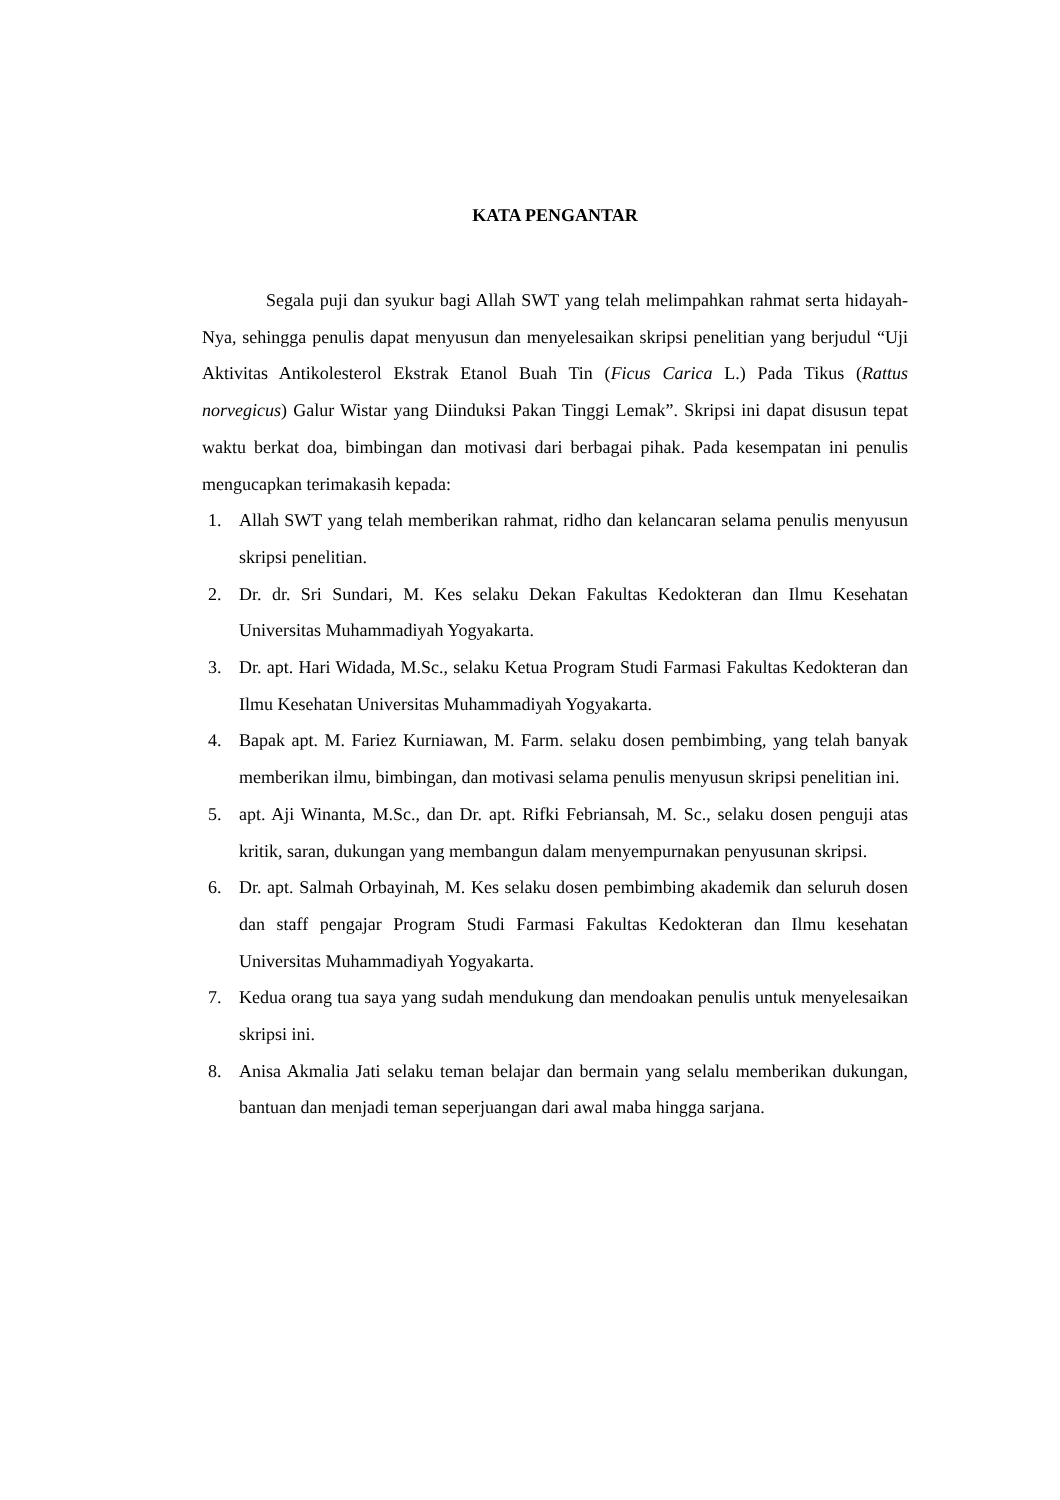KATA PENGANTAR
Segala puji dan syukur bagi Allah SWT yang telah melimpahkan rahmat serta hidayah-Nya, sehingga penulis dapat menyusun dan menyelesaikan skripsi penelitian yang berjudul “Uji Aktivitas Antikolesterol Ekstrak Etanol Buah Tin (Ficus Carica L.) Pada Tikus (Rattus norvegicus) Galur Wistar yang Diinduksi Pakan Tinggi Lemak”. Skripsi ini dapat disusun tepat waktu berkat doa, bimbingan dan motivasi dari berbagai pihak. Pada kesempatan ini penulis mengucapkan terimakasih kepada:
1. Allah SWT yang telah memberikan rahmat, ridho dan kelancaran selama penulis menyusun skripsi penelitian.
2. Dr. dr. Sri Sundari, M. Kes selaku Dekan Fakultas Kedokteran dan Ilmu Kesehatan Universitas Muhammadiyah Yogyakarta.
3. Dr. apt. Hari Widada, M.Sc., selaku Ketua Program Studi Farmasi Fakultas Kedokteran dan Ilmu Kesehatan Universitas Muhammadiyah Yogyakarta.
4. Bapak apt. M. Fariez Kurniawan, M. Farm. selaku dosen pembimbing, yang telah banyak memberikan ilmu, bimbingan, dan motivasi selama penulis menyusun skripsi penelitian ini.
5. apt. Aji Winanta, M.Sc., dan Dr. apt. Rifki Febriansah, M. Sc., selaku dosen penguji atas kritik, saran, dukungan yang membangun dalam menyempurnakan penyusunan skripsi.
6. Dr. apt. Salmah Orbayinah, M. Kes selaku dosen pembimbing akademik dan seluruh dosen dan staff pengajar Program Studi Farmasi Fakultas Kedokteran dan Ilmu kesehatan Universitas Muhammadiyah Yogyakarta.
7. Kedua orang tua saya yang sudah mendukung dan mendoakan penulis untuk menyelesaikan skripsi ini.
8. Anisa Akmalia Jati selaku teman belajar dan bermain yang selalu memberikan dukungan, bantuan dan menjadi teman seperjuangan dari awal maba hingga sarjana.